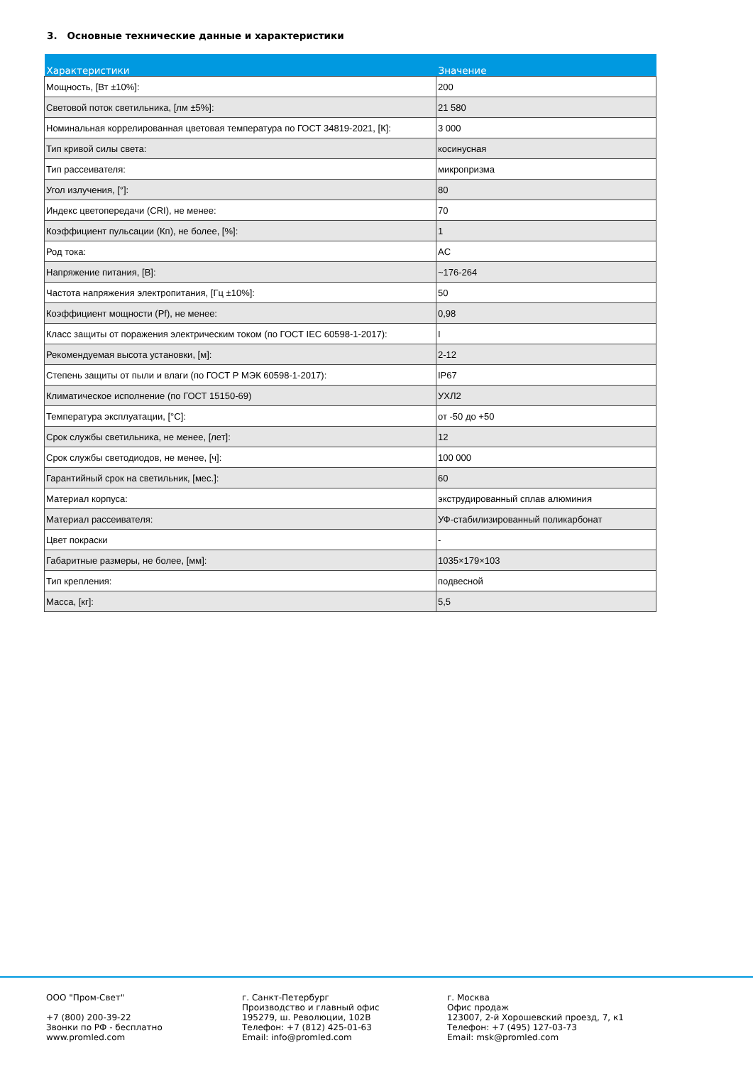3. Основные технические данные и характеристики
| Характеристики | Значение |
| --- | --- |
| Мощность, [Вт ±10%]: | 200 |
| Световой поток светильника, [лм ±5%]: | 21 580 |
| Номинальная коррелированная цветовая температура по ГОСТ 34819-2021, [К]: | 3 000 |
| Тип кривой силы света: | косинусная |
| Тип рассеивателя: | микропризма |
| Угол излучения, [°]: | 80 |
| Индекс цветопередачи (CRI), не менее: | 70 |
| Коэффициент пульсации (Кп), не более, [%]: | 1 |
| Род тока: | AC |
| Напряжение питания, [В]: | ~176-264 |
| Частота напряжения электропитания, [Гц ±10%]: | 50 |
| Коэффициент мощности (Pf), не менее: | 0,98 |
| Класс защиты от поражения электрическим током (по ГОСТ IEC 60598-1-2017): | I |
| Рекомендуемая высота установки, [м]: | 2-12 |
| Степень защиты от пыли и влаги (по ГОСТ Р МЭК 60598-1-2017): | IP67 |
| Климатическое исполнение (по ГОСТ 15150-69) | УХЛ2 |
| Температура эксплуатации, [°C]: | от -50 до +50 |
| Срок службы светильника, не менее, [лет]: | 12 |
| Срок службы светодиодов, не менее, [ч]: | 100 000 |
| Гарантийный срок на светильник, [мес.]: | 60 |
| Материал корпуса: | экструдированный сплав алюминия |
| Материал рассеивателя: | УФ-стабилизированный поликарбонат |
| Цвет покраски | - |
| Габаритные размеры, не более, [мм]: | 1035×179×103 |
| Тип крепления: | подвесной |
| Масса, [кг]: | 5,5 |
ООО "Пром-Свет" +7 (800) 200-39-22 Звонки по РФ - бесплатно www.promled.com
г. Санкт-Петербург Производство и главный офис 195279, ш. Революции, 102В Телефон: +7 (812) 425-01-63 Email: info@promled.com
г. Москва Офис продаж 123007, 2-й Хорошевский проезд, 7, к1 Телефон: +7 (495) 127-03-73 Email: msk@promled.com